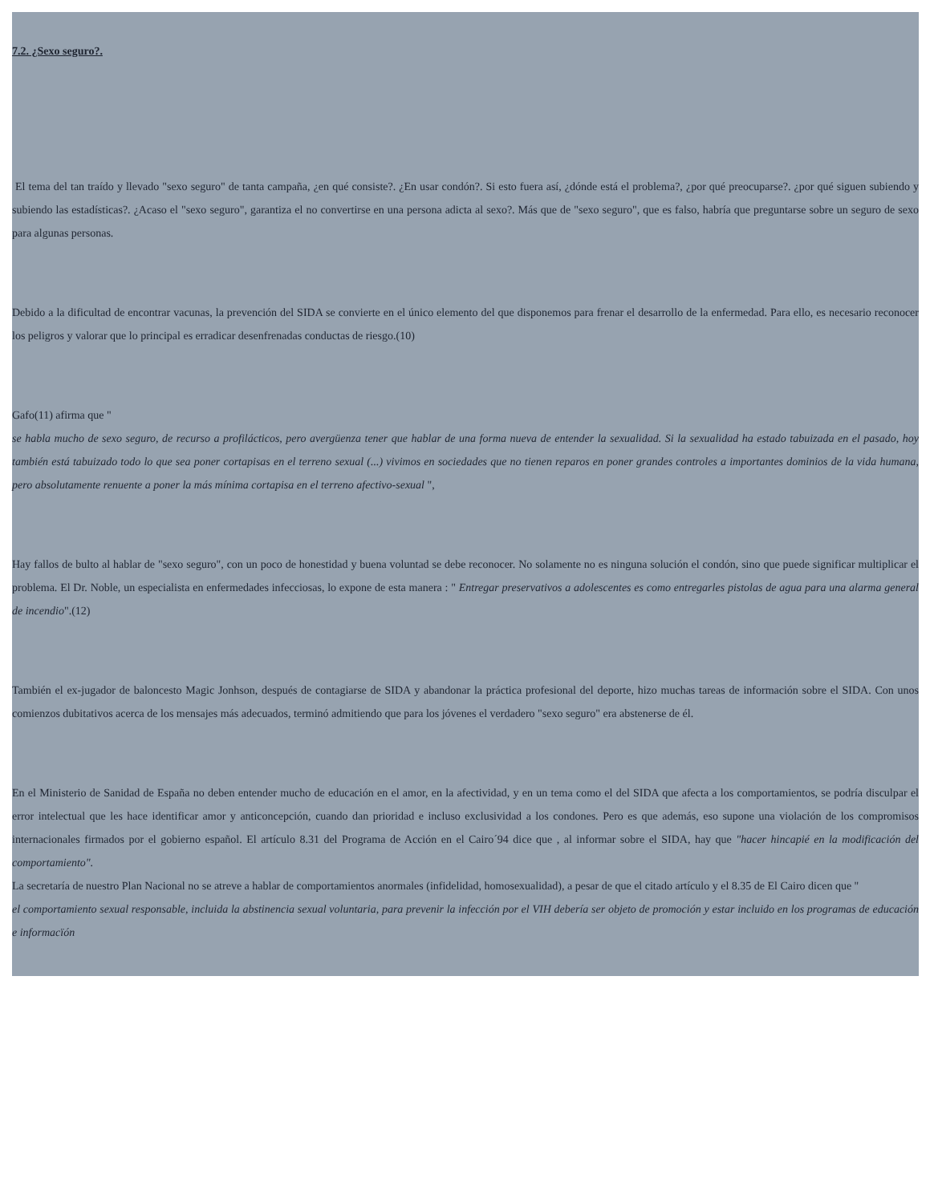7.2. ¿Sexo seguro?.
El tema del tan traído y llevado "sexo seguro" de tanta campaña, ¿en qué consiste?. ¿En usar condón?. Si esto fuera así, ¿dónde está el problema?, ¿por qué preocuparse?. ¿por qué siguen subiendo y subiendo las estadísticas?. ¿Acaso el "sexo seguro", garantiza el no convertirse en una persona adicta al sexo?. Más que de "sexo seguro", que es falso, habría que preguntarse sobre un seguro de sexo para algunas personas.
Debido a la dificultad de encontrar vacunas, la prevención del SIDA se convierte en el único elemento del que disponemos para frenar el desarrollo de la enfermedad. Para ello, es necesario reconocer los peligros y valorar que lo principal es erradicar desenfrenadas conductas de riesgo.(10)
Gafo(11) afirma que "
se habla mucho de sexo seguro, de recurso a profilácticos, pero avergüenza tener que hablar de una forma nueva de entender la sexualidad. Si la sexualidad ha estado tabuizada en el pasado, hoy también está tabuizado todo lo que sea poner cortapisas en el terreno sexual (...) vivimos en sociedades que no tienen reparos en poner grandes controles a importantes dominios de la vida humana, pero absolutamente renuente a poner la más mínima cortapisa en el terreno afectivo-sexual ",
Hay fallos de bulto al hablar de "sexo seguro", con un poco de honestidad y buena voluntad se debe reconocer. No solamente no es ninguna solución el condón, sino que puede significar multiplicar el problema. El Dr. Noble, un especialista en enfermedades infecciosas, lo expone de esta manera : " Entregar preservativos a adolescentes es como entregarles pistolas de agua para una alarma general de incendio".(12)
También el ex-jugador de baloncesto Magic Jonhson, después de contagiarse de SIDA y abandonar la práctica profesional del deporte, hizo muchas tareas de información sobre el SIDA. Con unos comienzos dubitativos acerca de los mensajes más adecuados, terminó admitiendo que para los jóvenes el verdadero "sexo seguro" era abstenerse de él.
En el Ministerio de Sanidad de España no deben entender mucho de educación en el amor, en la afectividad, y en un tema como el del SIDA que afecta a los comportamientos, se podría disculpar el error intelectual que les hace identificar amor y anticoncepción, cuando dan prioridad e incluso exclusividad a los condones. Pero es que además, eso supone una violación de los compromisos internacionales firmados por el gobierno español. El artículo 8.31 del Programa de Acción en el Cairo´94 dice que , al informar sobre el SIDA, hay que "hacer hincapié en la modificación del comportamiento".
La secretaría de nuestro Plan Nacional no se atreve a hablar de comportamientos anormales (infidelidad, homosexualidad), a pesar de que el citado artículo y el 8.35 de El Cairo dicen que "
el comportamiento sexual responsable, incluida la abstinencia sexual voluntaria, para prevenir la infección por el VIH debería ser objeto de promoción y estar incluido en los programas de educación e informacïón